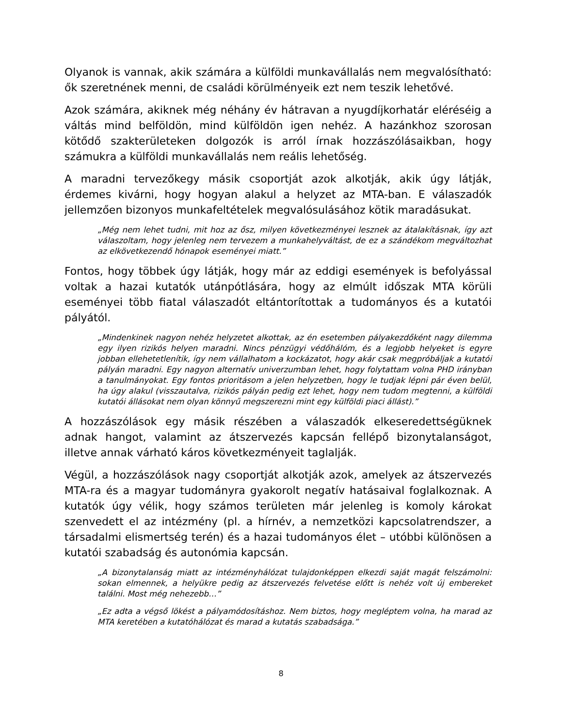Olyanok is vannak, akik számára a külföldi munkavállalás nem megvalósítható: ők szeretnének menni, de családi körülményeik ezt nem teszik lehetővé.
Azok számára, akiknek még néhány év hátravan a nyugdíjkorhatár eléréséig a váltás mind belföldön, mind külföldön igen nehéz. A hazánkhoz szorosan kötődő szakterületeken dolgozók is arról írnak hozzászólásaikban, hogy számukra a külföldi munkavállalás nem reális lehetőség.
A maradni tervezőkegy másik csoportját azok alkotják, akik úgy látják, érdemes kivárni, hogy hogyan alakul a helyzet az MTA-ban. E válaszadók jellemzően bizonyos munkafeltételek megvalósulásához kötik maradásukat.
„Még nem lehet tudni, mit hoz az ősz, milyen következményei lesznek az átalakításnak, így azt válaszoltam, hogy jelenleg nem tervezem a munkahelyváltást, de ez a szándékom megváltozhat az elkövetkezendő hónapok eseményei miatt.”
Fontos, hogy többek úgy látják, hogy már az eddigi események is befolyással voltak a hazai kutatók utánpótlására, hogy az elmúlt időszak MTA körüli eseményei több fiatal válaszadót eltántorítottak a tudományos és a kutatói pályától.
„Mindenkinek nagyon nehéz helyzetet alkottak, az én esetemben pályakezdőként nagy dilemma egy ilyen rizikós helyen maradni. Nincs pénzügyi védőhálóm, és a legjobb helyeket is egyre jobban ellehetetlenítik, így nem vállalhatom a kockázatot, hogy akár csak megpróbáljak a kutatói pályán maradni. Egy nagyon alternatív univerzumban lehet, hogy folytattam volna PHD irányban a tanulmányokat. Egy fontos prioritásom a jelen helyzetben, hogy le tudjak lépni pár éven belül, ha úgy alakul (visszautalva, rizikós pályán pedig ezt lehet, hogy nem tudom megtenni, a külföldi kutatói állásokat nem olyan könnyű megszerezni mint egy külföldi piaci állást).”
A hozzászólások egy másik részében a válaszadók elkeseredettségüknek adnak hangot, valamint az átszervezés kapcsán fellépő bizonytalanságot, illetve annak várható káros következményeit taglalják.
Végül, a hozzászólások nagy csoportját alkotják azok, amelyek az átszervezés MTA-ra és a magyar tudományra gyakorolt negatív hatásaival foglalkoznak. A kutatók úgy vélik, hogy számos területen már jelenleg is komoly károkat szenvedett el az intézmény (pl. a hírnév, a nemzetközi kapcsolatrendszer, a társadalmi elismertség terén) és a hazai tudományos élet – utóbbi különösen a kutatói szabadság és autonómia kapcsán.
„A bizonytalanság miatt az intézményhálózat tulajdonképpen elkezdi saját magát felszámolni: sokan elmennek, a helyükre pedig az átszervezés felvetése előtt is nehéz volt új embereket találni. Most még nehezebb…”
„Ez adta a végső lökést a pályamódosításhoz. Nem biztos, hogy megléptem volna, ha marad az MTA keretében a kutatóhálózat és marad a kutatás szabadsága.”
8